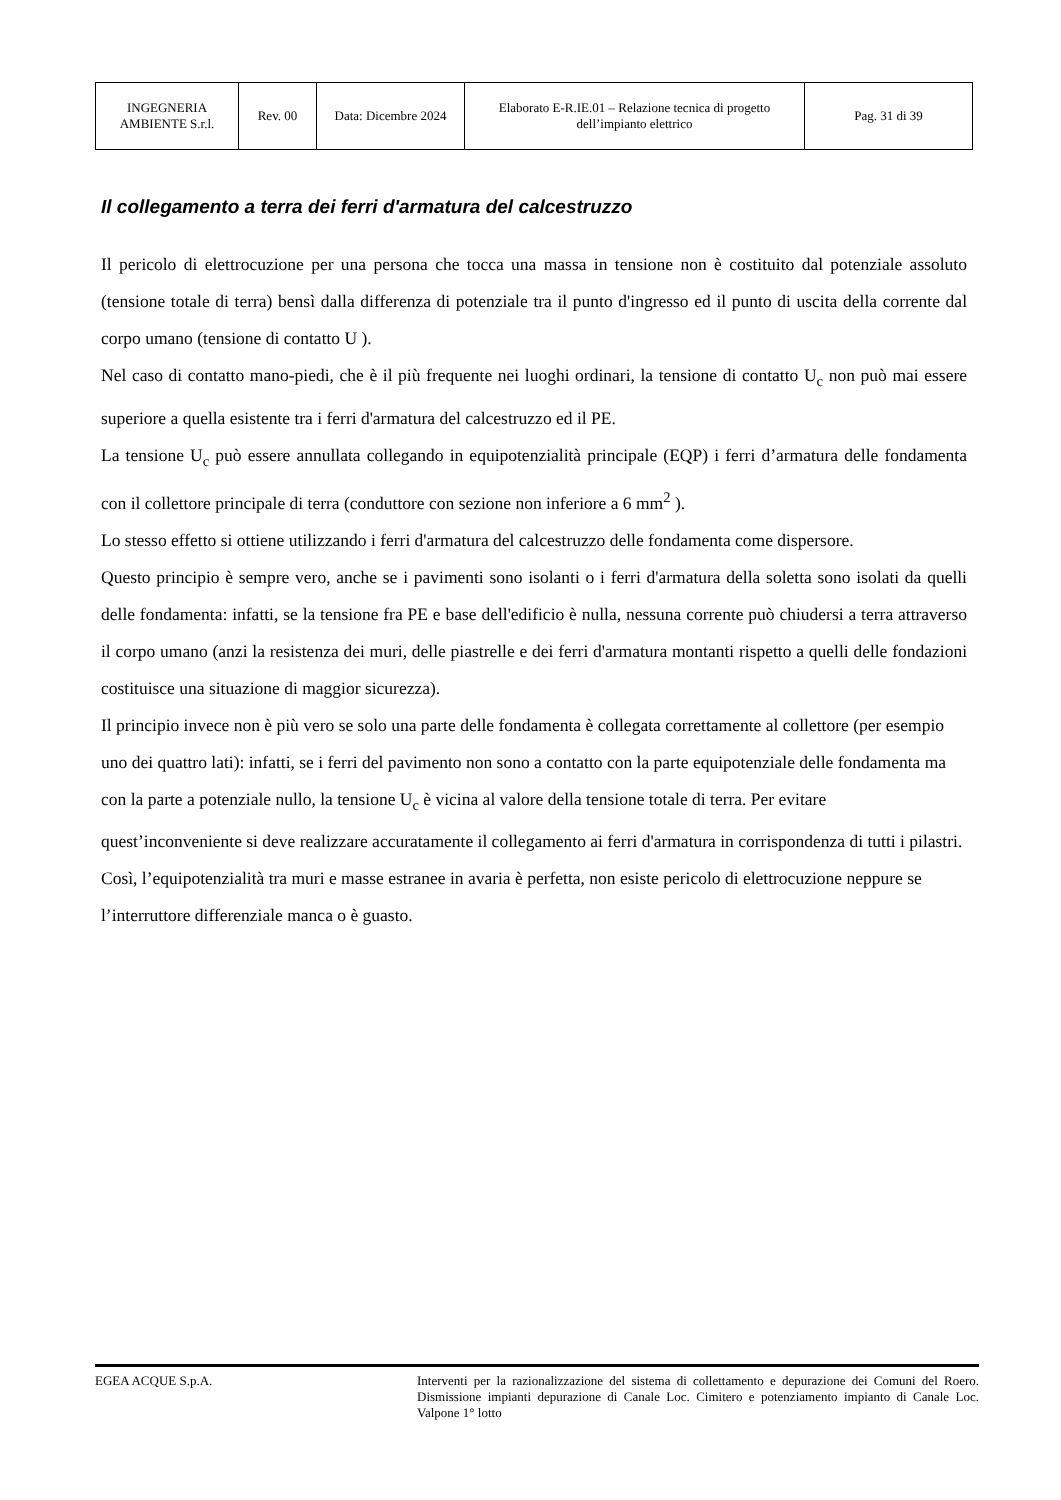| INGEGNERIA AMBIENTE S.r.l. | Rev. 00 | Data: Dicembre 2024 | Elaborato E-R.IE.01 – Relazione tecnica di progetto dell’impianto elettrico | Pag. 31 di 39 |
Il collegamento a terra dei ferri d'armatura del calcestruzzo
Il pericolo di elettrocuzione per una persona che tocca una massa in tensione non è costituito dal potenziale assoluto (tensione totale di terra) bensì dalla differenza di potenziale tra il punto d'ingresso ed il punto di uscita della corrente dal corpo umano (tensione di contatto U ).
Nel caso di contatto mano-piedi, che è il più frequente nei luoghi ordinari, la tensione di contatto U<sub>c</sub> non può mai essere superiore a quella esistente tra i ferri d'armatura del calcestruzzo ed il PE.
La tensione U<sub>c</sub> può essere annullata collegando in equipotenzialità principale (EQP) i ferri d’armatura delle fondamenta con il collettore principale di terra (conduttore con sezione non inferiore a 6 mm<sup>2</sup> ).
Lo stesso effetto si ottiene utilizzando i ferri d'armatura del calcestruzzo delle fondamenta come dispersore.
Questo principio è sempre vero, anche se i pavimenti sono isolanti o i ferri d'armatura della soletta sono isolati da quelli delle fondamenta: infatti, se la tensione fra PE e base dell'edificio è nulla, nessuna corrente può chiudersi a terra attraverso il corpo umano (anzi la resistenza dei muri, delle piastrelle e dei ferri d'armatura montanti rispetto a quelli delle fondazioni costituisce una situazione di maggior sicurezza).
Il principio invece non è più vero se solo una parte delle fondamenta è collegata correttamente al collettore (per esempio uno dei quattro lati): infatti, se i ferri del pavimento non sono a contatto con la parte equipotenziale delle fondamenta ma con la parte a potenziale nullo, la tensione U<sub>c</sub> è vicina al valore della tensione totale di terra. Per evitare quest’inconveniente si deve realizzare accuratamente il collegamento ai ferri d'armatura in corrispondenza di tutti i pilastri.
Così, l’equipotenzialità tra muri e masse estranee in avaria è perfetta, non esiste pericolo di elettrocuzione neppure se l’interruttore differenziale manca o è guasto.
EGEA ACQUE S.p.A. Interventi per la razionalizzazione del sistema di collettamento e depurazione dei Comuni del Roero. Dismissione impianti depurazione di Canale Loc. Cimitero e potenziamento impianto di Canale Loc. Valpone 1° lotto